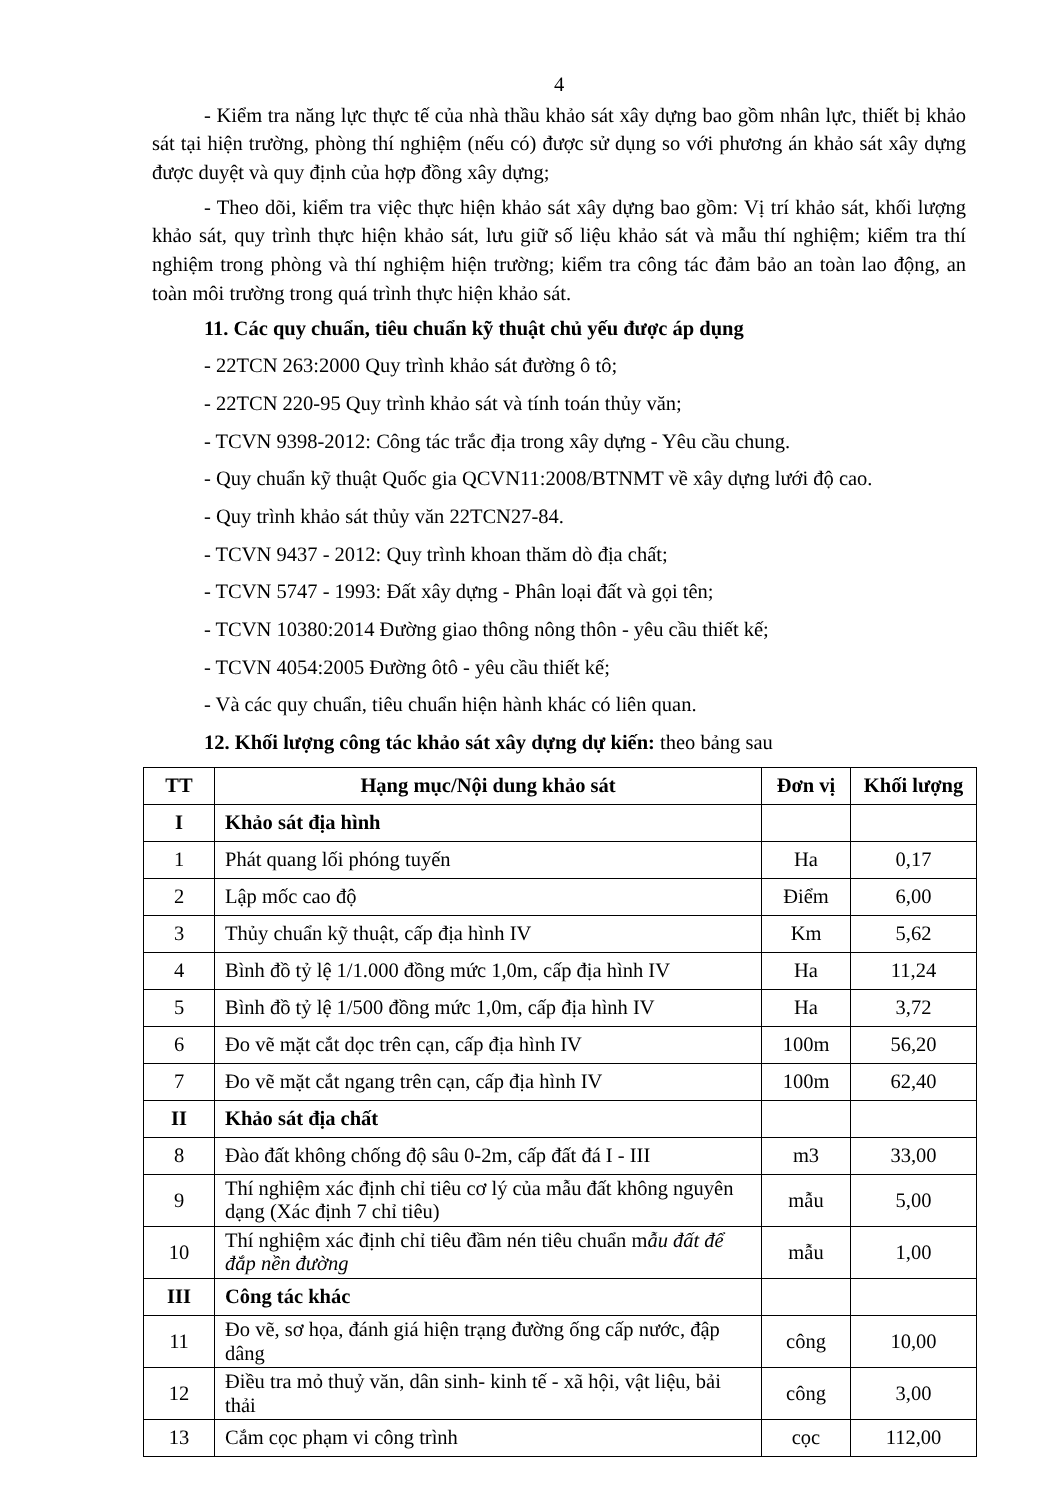4
- Kiểm tra năng lực thực tế của nhà thầu khảo sát xây dựng bao gồm nhân lực, thiết bị khảo sát tại hiện trường, phòng thí nghiệm (nếu có) được sử dụng so với phương án khảo sát xây dựng được duyệt và quy định của hợp đồng xây dựng;
- Theo dõi, kiểm tra việc thực hiện khảo sát xây dựng bao gồm: Vị trí khảo sát, khối lượng khảo sát, quy trình thực hiện khảo sát, lưu giữ số liệu khảo sát và mẫu thí nghiệm; kiểm tra thí nghiệm trong phòng và thí nghiệm hiện trường; kiểm tra công tác đảm bảo an toàn lao động, an toàn môi trường trong quá trình thực hiện khảo sát.
11. Các quy chuẩn, tiêu chuẩn kỹ thuật chủ yếu được áp dụng
- 22TCN 263:2000 Quy trình khảo sát đường ô tô;
- 22TCN 220-95 Quy trình khảo sát và tính toán thủy văn;
- TCVN 9398-2012: Công tác trắc địa trong xây dựng - Yêu cầu chung.
- Quy chuẩn kỹ thuật Quốc gia QCVN11:2008/BTNMT về xây dựng lưới độ cao.
- Quy trình khảo sát thủy văn 22TCN27-84.
- TCVN 9437 - 2012: Quy trình khoan thăm dò địa chất;
- TCVN 5747 - 1993: Đất xây dựng - Phân loại đất và gọi tên;
- TCVN 10380:2014 Đường giao thông nông thôn - yêu cầu thiết kế;
- TCVN 4054:2005 Đường ôtô - yêu cầu thiết kế;
- Và các quy chuẩn, tiêu chuẩn hiện hành khác có liên quan.
12. Khối lượng công tác khảo sát xây dựng dự kiến: theo bảng sau
| TT | Hạng mục/Nội dung khảo sát | Đơn vị | Khối lượng |
| --- | --- | --- | --- |
| I | Khảo sát địa hình | | |
| 1 | Phát quang lối phóng tuyến | Ha | 0,17 |
| 2 | Lập mốc cao độ | Điểm | 6,00 |
| 3 | Thủy chuẩn kỹ thuật, cấp địa hình IV | Km | 5,62 |
| 4 | Bình đồ tỷ lệ 1/1.000 đồng mức 1,0m, cấp địa hình IV | Ha | 11,24 |
| 5 | Bình đồ tỷ lệ 1/500 đồng mức 1,0m, cấp địa hình IV | Ha | 3,72 |
| 6 | Đo vẽ mặt cắt dọc trên cạn, cấp địa hình IV | 100m | 56,20 |
| 7 | Đo vẽ mặt cắt ngang trên cạn, cấp địa hình IV | 100m | 62,40 |
| II | Khảo sát địa chất | | |
| 8 | Đào đất không chống độ sâu 0-2m, cấp đất đá I - III | m3 | 33,00 |
| 9 | Thí nghiệm xác định chỉ tiêu cơ lý của mẫu đất không nguyên dạng (Xác định 7 chỉ tiêu) | mẫu | 5,00 |
| 10 | Thí nghiệm xác định chỉ tiêu đầm nén tiêu chuẩn m ẫu đất để đắp nền đường | mẫu | 1,00 |
| III | Công tác khác | | |
| 11 | Đo vẽ, sơ họa, đánh giá hiện trạng đường ống cấp nước, đập dâng | công | 10,00 |
| 12 | Điều tra mỏ thuỷ văn, dân sinh- kinh tế - xã hội, vật liệu, bải thải | công | 3,00 |
| 13 | Cắm cọc phạm vi công trình | cọc | 112,00 |